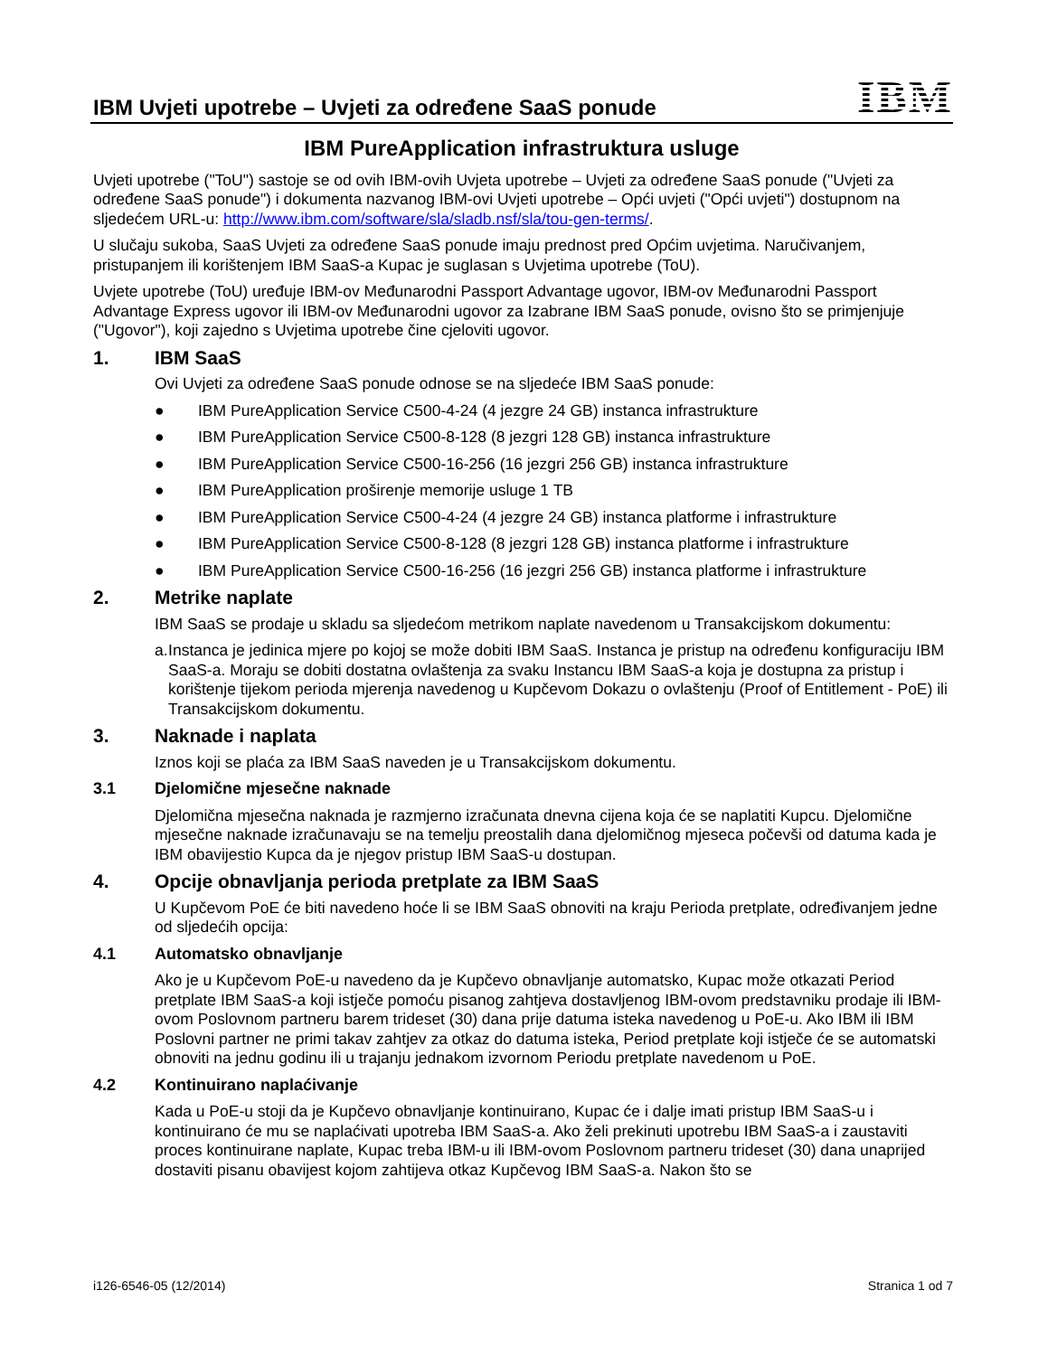IBM Uvjeti upotrebe – Uvjeti za određene SaaS ponude
IBM
IBM PureApplication infrastruktura usluge
Uvjeti upotrebe ("ToU") sastoje se od ovih IBM-ovih Uvjeta upotrebe – Uvjeti za određene SaaS ponude ("Uvjeti za određene SaaS ponude") i dokumenta nazvanog IBM-ovi Uvjeti upotrebe – Opći uvjeti ("Opći uvjeti") dostupnom na sljedećem URL-u: http://www.ibm.com/software/sla/sladb.nsf/sla/tou-gen-terms/.
U slučaju sukoba, SaaS Uvjeti za određene SaaS ponude imaju prednost pred Općim uvjetima. Naručivanjem, pristupanjem ili korištenjem IBM SaaS-a Kupac je suglasan s Uvjetima upotrebe (ToU).
Uvjete upotrebe (ToU) uređuje IBM-ov Međunarodni Passport Advantage ugovor, IBM-ov Međunarodni Passport Advantage Express ugovor ili IBM-ov Međunarodni ugovor za Izabrane IBM SaaS ponude, ovisno što se primjenjuje ("Ugovor"), koji zajedno s Uvjetima upotrebe čine cjeloviti ugovor.
1. IBM SaaS
Ovi Uvjeti za određene SaaS ponude odnose se na sljedeće IBM SaaS ponude:
● IBM PureApplication Service C500-4-24 (4 jezgre 24 GB) instanca infrastrukture
● IBM PureApplication Service C500-8-128 (8 jezgri 128 GB) instanca infrastrukture
● IBM PureApplication Service C500-16-256 (16 jezgri 256 GB) instanca infrastrukture
● IBM PureApplication proširenje memorije usluge 1 TB
● IBM PureApplication Service C500-4-24 (4 jezgre 24 GB) instanca platforme i infrastrukture
● IBM PureApplication Service C500-8-128 (8 jezgri 128 GB) instanca platforme i infrastrukture
● IBM PureApplication Service C500-16-256 (16 jezgri 256 GB) instanca platforme i infrastrukture
2. Metrike naplate
IBM SaaS se prodaje u skladu sa sljedećom metrikom naplate navedenom u Transakcijskom dokumentu:
a. Instanca je jedinica mjere po kojoj se može dobiti IBM SaaS. Instanca je pristup na određenu konfiguraciju IBM SaaS-a. Moraju se dobiti dostatna ovlaštenja za svaku Instancu IBM SaaS-a koja je dostupna za pristup i korištenje tijekom perioda mjerenja navedenog u Kupčevom Dokazu o ovlaštenju (Proof of Entitlement - PoE) ili Transakcijskom dokumentu.
3. Naknade i naplata
Iznos koji se plaća za IBM SaaS naveden je u Transakcijskom dokumentu.
3.1 Djelomične mjesečne naknade
Djelomična mjesečna naknada je razmjerno izračunata dnevna cijena koja će se naplatiti Kupcu. Djelomične mjesečne naknade izračunavaju se na temelju preostalih dana djelomičnog mjeseca počevši od datuma kada je IBM obavijestio Kupca da je njegov pristup IBM SaaS-u dostupan.
4. Opcije obnavljanja perioda pretplate za IBM SaaS
U Kupčevom PoE će biti navedeno hoće li se IBM SaaS obnoviti na kraju Perioda pretplate, određivanjem jedne od sljedećih opcija:
4.1 Automatsko obnavljanje
Ako je u Kupčevom PoE-u navedeno da je Kupčevo obnavljanje automatsko, Kupac može otkazati Period pretplate IBM SaaS-a koji istječe pomoću pisanog zahtjeva dostavljenog IBM-ovom predstavniku prodaje ili IBM-ovom Poslovnom partneru barem trideset (30) dana prije datuma isteka navedenog u PoE-u. Ako IBM ili IBM Poslovni partner ne primi takav zahtjev za otkaz do datuma isteka, Period pretplate koji istječe će se automatski obnoviti na jednu godinu ili u trajanju jednakom izvornom Periodu pretplate navedenom u PoE.
4.2 Kontinuirano naplaćivanje
Kada u PoE-u stoji da je Kupčevo obnavljanje kontinuirano, Kupac će i dalje imati pristup IBM SaaS-u i kontinuirano će mu se naplaćivati upotreba IBM SaaS-a. Ako želi prekinuti upotrebu IBM SaaS-a i zaustaviti proces kontinuirane naplate, Kupac treba IBM-u ili IBM-ovom Poslovnom partneru trideset (30) dana unaprijed dostaviti pisanu obavijest kojom zahtijeva otkaz Kupčevog IBM SaaS-a. Nakon što se
i126-6546-05 (12/2014) Stranica 1 od 7